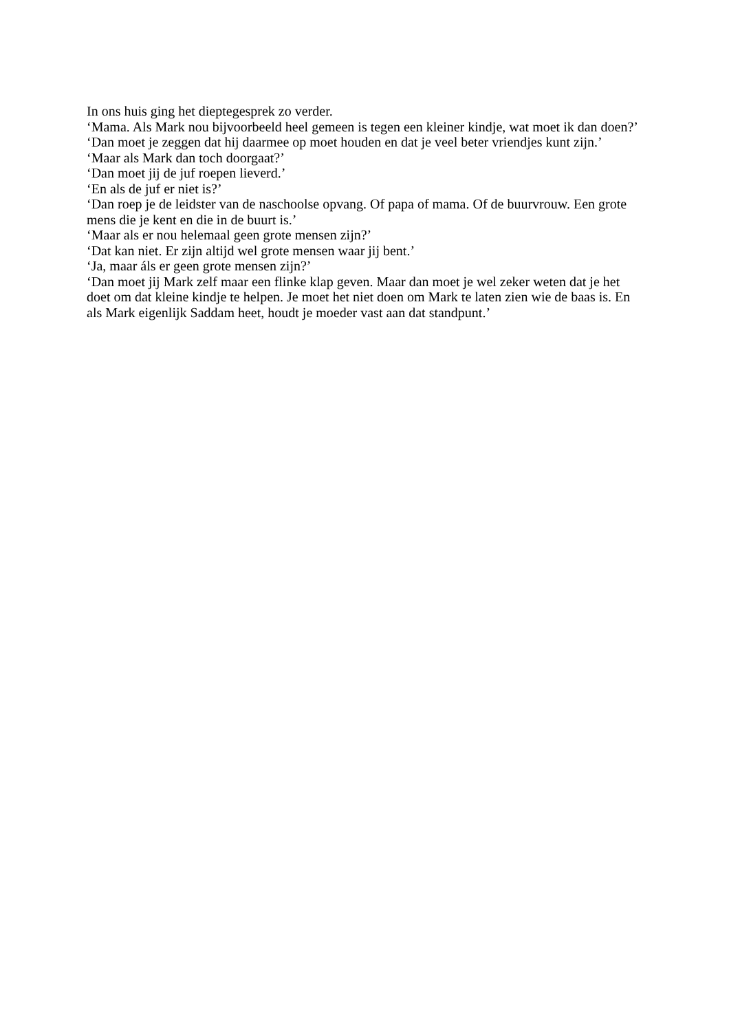In ons huis ging het dieptegesprek zo verder.
‘Mama. Als Mark nou bijvoorbeeld heel gemeen is tegen een kleiner kindje, wat moet ik dan doen?’
‘Dan moet je zeggen dat hij daarmee op moet houden en dat je veel beter vriendjes kunt zijn.’
‘Maar als Mark dan toch doorgaat?’
‘Dan moet jij de juf roepen lieverd.’
‘En als de juf er niet is?’
‘Dan roep je de leidster van de naschoolse opvang. Of papa of mama. Of de buurvrouw. Een grote mens die je kent en die in de buurt is.’
‘Maar als er nou helemaal geen grote mensen zijn?’
‘Dat kan niet. Er zijn altijd wel grote mensen waar jij bent.’
‘Ja, maar áls er geen grote mensen zijn?’
‘Dan moet jij Mark zelf maar een flinke klap geven. Maar dan moet je wel zeker weten dat je het doet om dat kleine kindje te helpen. Je moet het niet doen om Mark te laten zien wie de baas is. En als Mark eigenlijk Saddam heet, houdt je moeder vast aan dat standpunt.’